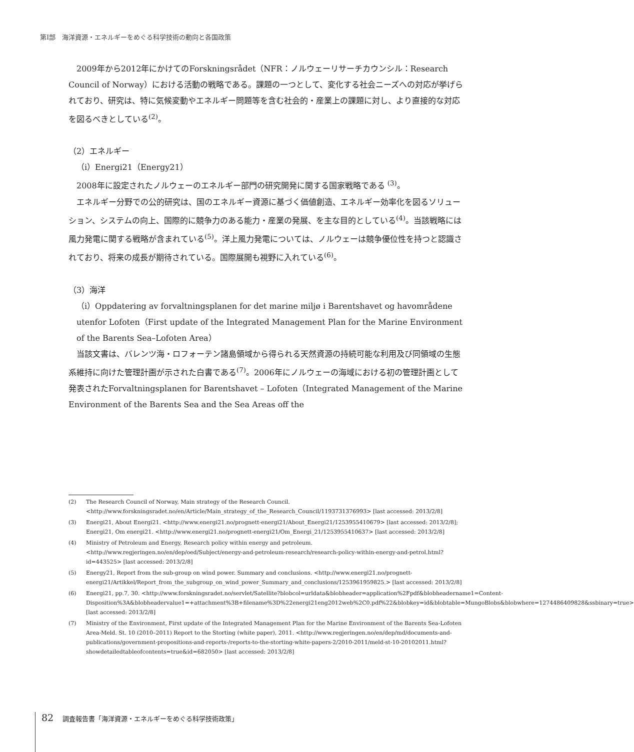第Ⅰ部　海洋資源・エネルギーをめぐる科学技術の動向と各国政策
2009年から2012年にかけてのForskningsrådet（NFR：ノルウェーリサーチカウンシル：Research Council of Norway）における活動の戦略である。課題の一つとして、変化する社会ニーズへの対応が挙げられており、研究は、特に気候変動やエネルギー問題等を含む社会的・産業上の課題に対し、より直接的な対応を図るべきとしている<sup>(2)</sup>。
（2）エネルギー
（i）Energi21（Energy21）
2008年に設定されたノルウェーのエネルギー部門の研究開発に関する国家戦略である <sup>(3)</sup>。
エネルギー分野での公的研究は、国のエネルギー資源に基づく価値創造、エネルギー効率化を図るソリューション、システムの向上、国際的に競争力のある能力・産業の発展、を主な目的としている<sup>(4)</sup>。当該戦略には風力発電に関する戦略が含まれている<sup>(5)</sup>。洋上風力発電については、ノルウェーは競争優位性を持つと認識されており、将来の成長が期待されている。国際展開も視野に入れている<sup>(6)</sup>。
（3）海洋
（i）Oppdatering av forvaltningsplanen for det marine miljø i Barentshavet og havområdene utenfor Lofoten（First update of the Integrated Management Plan for the Marine Environment of the Barents Sea–Lofoten Area）
当該文書は、バレンツ海・ロフォーテン諸島領域から得られる天然資源の持続可能な利用及び同領域の生態系維持に向けた管理計画が示された白書である<sup>(7)</sup>。2006年にノルウェーの海域における初の管理計画として発表されたForvaltningsplanen for Barentshavet – Lofoten（Integrated Management of the Marine Environment of the Barents Sea and the Sea Areas off the
(2) The Research Council of Norway, Main strategy of the Research Council. <http://www.forskningsradet.no/en/Article/Main_strategy_of_the_Research_Council/1193731376993> [last accessed: 2013/2/8]
(3) Energi21, About Energi21. <http://www.energi21.no/prognett-energi21/About_Energi21/1253955410679> [last accessed: 2013/2/8]; Energi21, Om energi21. <http://www.energi21.no/prognett-energi21/Om_Energi_21/1253955410637> [last accessed: 2013/2/8]
(4) Ministry of Petroleum and Energy, Research policy within energy and petroleum. <http://www.regjeringen.no/en/dep/oed/Subject/energy-and-petroleum-research/research-policy-within-energy-and-petrol.html?id=443525> [last accessed: 2013/2/8]
(5) Energy21, Report from the sub-group on wind power. Summary and conclusions. <http://www.energi21.no/prognett-energi21/Artikkel/Report_from_the_subgroup_on_wind_power_Summary_and_conclusions/1253961959825.> [last accessed: 2013/2/8]
(6) Energi21, pp.7, 30. <http://www.forskningsradet.no/servlet/Satellite?blobcol=urldata&blobheader=application%2Fpdf&blobheadername1=Content-Disposition%3A&blobheadervalue1=+attachment%3B+filename%3D%22energi21eng2012web%2C0.pdf%22&blobkey=id&blobtable=MungoBlobs&blobwhere=1274486409828&ssbinary=true> [last accessed: 2013/2/8]
(7) Ministry of the Environment, First update of the Integrated Management Plan for the Marine Environment of the Barents Sea-Lofoten Area-Meld. St. 10 (2010–2011) Report to the Storting (white paper), 2011. <http://www.regjeringen.no/en/dep/md/documents-and-publications/government-propositions-and-reports-/reports-to-the-storting-white-papers-2/2010-2011/meld-st-10-20102011.html?showdetailedtableofcontents=true&id=682050> [last accessed: 2013/2/8]
82 調査報告書「海洋資源・エネルギーをめぐる科学技術政策」